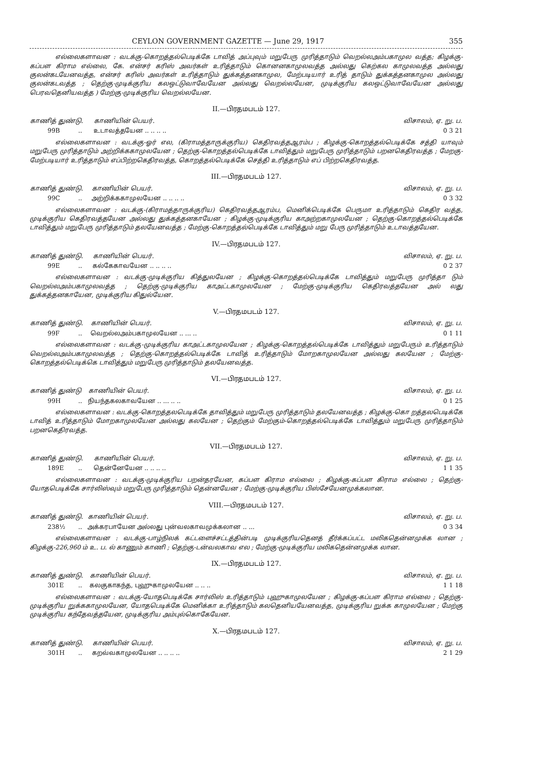CEYLON GOVERNMENT GAZETTE — June 29, 1917 355
எல்லைகளாவன : வடக்கு-கொறத்தல்பெடிக்கே டாவித் அப்புவும் மறுபேரு முரித்தாடும் வெறல்லஅம்பகாமுல வத்த; கிழக்கு-கப்பள கிராம எல்லை, கே. என்சர் கரிஸ் அவர்கள் உரித்தாடும் கொனனகாமுலவத்த அல்லது கெற்கல காமுலவத்த அல்லது குலன்கடயேனவத்த, என்சர் கரிஸ் அவர்கள் உரித்தாடும் துக்கத்தனகாமுல, மேற்படியார் உரித் தாடும் துக்கத்தனகாமுல அல்லது குலன்கடவத்த ; தெற்கு-முடிக்குரிய கலஒட்டுவாவேயேன அல்லது வெறல்லயேன, முடிக்குரிய கலஒட்டுவாவேயேன அல்லது பெரவதெனியவத்த ) மேற்கு-முடிக்குரிய வெறல்லயேன.
II.—பிரதமபடம் 127.
| காணித் துண்டு. | | காணியின் பெயர். | விசாலம், ஏ. று. ப. |
| --- | --- | --- | --- |
| 99B | .. | உடாவத்தயேன .. .. .. .. | 0 3 21 |
எல்லைகளாவன : வடக்கு-ஓர் எல, (கிராமத்தாருக்குரிய) கெதிரவத்தஆரம்ப ; கிழக்கு-கொறத்தல்பெடிக்கே சத்தி யாவும் மறுபேரு முரித்தாடும் அற்றிக்ககாமுலயேன ; தெற்கு-கொறத்தல்பெடிக்கே டாவித்தும் மறுபேரு முரித்தாடும் பறனகெதிரவத்த ; மேறகு-மேற்படியார் உரித்தாடும் எப்பிற்றகெதிரவத்த, கொறத்தல்பெடிக்கே செத்தி உரித்தாடும் எப் பிற்றகெதிரவத்த.
III.—பிரதமபடம் 127.
| காணித் துண்டு. | | காணியின் பெயர். | விசாலம், ஏ. று. ப. |
| --- | --- | --- | --- |
| 99C | .. | அற்றிக்ககாமுலயேன .. .. .. .. | 0 3 32 |
எல்லைகளாவன : வடக்கு-(கிராமத்தாருக்குரிய) கெதிரவத்தஆரம்ப, மெனிக்பெடிக்கே பெருமா உரித்தாடும் கெதிர வத்த, முடிக்குரிய கெதிரவத்தயேன அல்லது துக்கத்தனகாயேன ; கிழக்கு-முடிக்குரிய காஅற்றகாமுலயேன ; தெற்கு-கொறத்தல்பெடிக்கே டாவித்தும் மறுபேரு முரித்தாடும் தலயேனவத்த ; மேற்கு-கொறத்தல்பெடிக்கே டாவித்தும் மறு பேரு முரித்தாடும் உடாவத்தயேன.
IV.—பிரதமபடம் 127.
| காணித் துண்டு. | | காணியின் பெயர். | விசாலம், ஏ. று. ப. |
| --- | --- | --- | --- |
| 99E | .. | கல்கேகாவயேன .. .. .. .. | 0 2 37 |
எல்லைகளாவன : வடக்கு-முடிக்குரிய கித்துலயேன ; கிழக்கு-கொறத்தல்பெடிக்கே டாவித்தும் மறுபேரு முரித்தா டும் வெறல்லஅம்பகாமுலவத்த ; தெற்கு-முடிக்குரிய காஅட்டகாமுலயேன ; மேற்கு-முடிக்குரிய கெதிரவத்தயேன அல் லது துக்கத்தனகாயேன, முடிக்குரிய கிதுல்யேன.
V.—பிரதமபடம் 127.
| காணித் துண்டு. | | காணியின் பெயர். | விசாலம், ஏ. று. ப. |
| --- | --- | --- | --- |
| 99F | .. | வெறல்லஅம்பகாமுலயேன .. ... .. | 0 1 11 |
எல்லைகளாவன : வடக்கு-முடிக்குரிய காஅட்டகாமுலயேன ; கிழக்கு-கொறத்தல்பெடிக்கே டாவித்தும் மறுபேரும் உரித்தாடும் வெறல்லஅம்பகாமுலவத்த ; தெற்கு-கொறத்தல்பெடிக்கே டாவித் உரித்தாடும் மோறகாமுலயேன அல்லது கலயேன ; மேற்கு-கொறத்தல்பெடிக்கெ டாவித்தும் மறுபேரு முரித்தாடும் தலயேனவத்த.
VI.—பிரதமபடம் 127.
| காணித் துண்டு | | காணியின் பெயர். | விசாலம், ஏ. று. ப. |
| --- | --- | --- | --- |
| 99H | .. | நியந்தகலகாவயேன .. ... .. .. | 0 1 25 |
எல்லைகளாவன : வடக்கு-கொறத்தலபெடிக்கே தாவித்தும் மறுபேரு முரித்தாடும் தலயேனவத்த ; கிழக்கு-கொ றத்தலபெடிக்கே டாவித் உரித்தாடும் மோறகாமுலயேன அல்லது கலயேன ; தெற்கும் மேற்கும்-கொறத்தல்பெடிக்கே டாவித்தும் மறுபேரு முரித்தாடும் பறனகெதிரவத்த.
VII.—பிரதமபடம் 127.
| காணித் துண்டு. | | காணியின் பெயர். | விசாலம், ஏ. று. ப. |
| --- | --- | --- | --- |
| 189E | .. | தென்னேயேன .. .. .. .. | 1 1 35 |
எல்லைகளாவன : வடக்கு-முடிக்குரிய பறன்தரயேன, கப்பள கிராம எல்லை ; கிழக்கு-கப்பள கிராம எல்லை ; தெற்கு-யோதபெடிக்கே சார்லிஸ்வும் மறுபேரு முரித்தாடும் தென்னயேன ; மேற்கு-முடிக்குரிய பிஸ்சேயேனமுக்கலான.
VIII.—பிரதமபடம் 127.
| காணித் துண்டு. | | காணியின் பெயர். | விசாலம், ஏ. று. ப. |
| --- | --- | --- | --- |
| 238½ | .. | அக்கரபாயேன அல்லது புன்வலகாவமுக்கலான .. ... | 0 3 34 |
எல்லைகளாவன : வடக்கு-பாழ்நிலக் கட்டளைச்சட்டத்தின்படி முடிக்குரியதெனத் தீர்க்கப்பட்ட மலிகதென்னமுக்க லான ; கிழக்கு-226,960 ம் உ. ப. ல் காணும் காணி ; தெற்கு-டன்வலகாவ எல ; மேற்கு-முடிக்குரிய மலிகதென்னமுக்க லான.
IX.—பிரதமபடம் 127.
| காணித் துண்டு. | | காணியின் பெயர். | விசாலம், ஏ. று. ப. |
| --- | --- | --- | --- |
| 301E | .. | கலகுகாகந்த, புஹுகாமுலயேன .. .. .. | 1 1 18 |
எல்லைகளாவன : வடக்கு-யோதபெடிக்கே சார்லிஸ் உரித்தாடும் புஹுகாமுலயேன ; கிழக்கு-கப்பள கிராம எல்லை ; தெற்கு-முடிக்குரிய றுக்ககாமுலயேன, யோதபெடிக்கே மெனிக்கா உரித்தாடும் கலதெனியயேனவத்த, முடிக்குரிய றுக்க காமுலயேன ; மேற்கு முடிக்குரிய கந்தேவத்தயேன, முடிக்குரிய அம்புல்கொகேயேன.
X.—பிரதமபடம் 127.
| காணித் துண்டு. | | காணியின் பெயர். | விசாலம், ஏ. று. ப. |
| --- | --- | --- | --- |
| 301H | .. | கறவ்வகாமுலயேன .. .. .. .. | 2 1 29 |